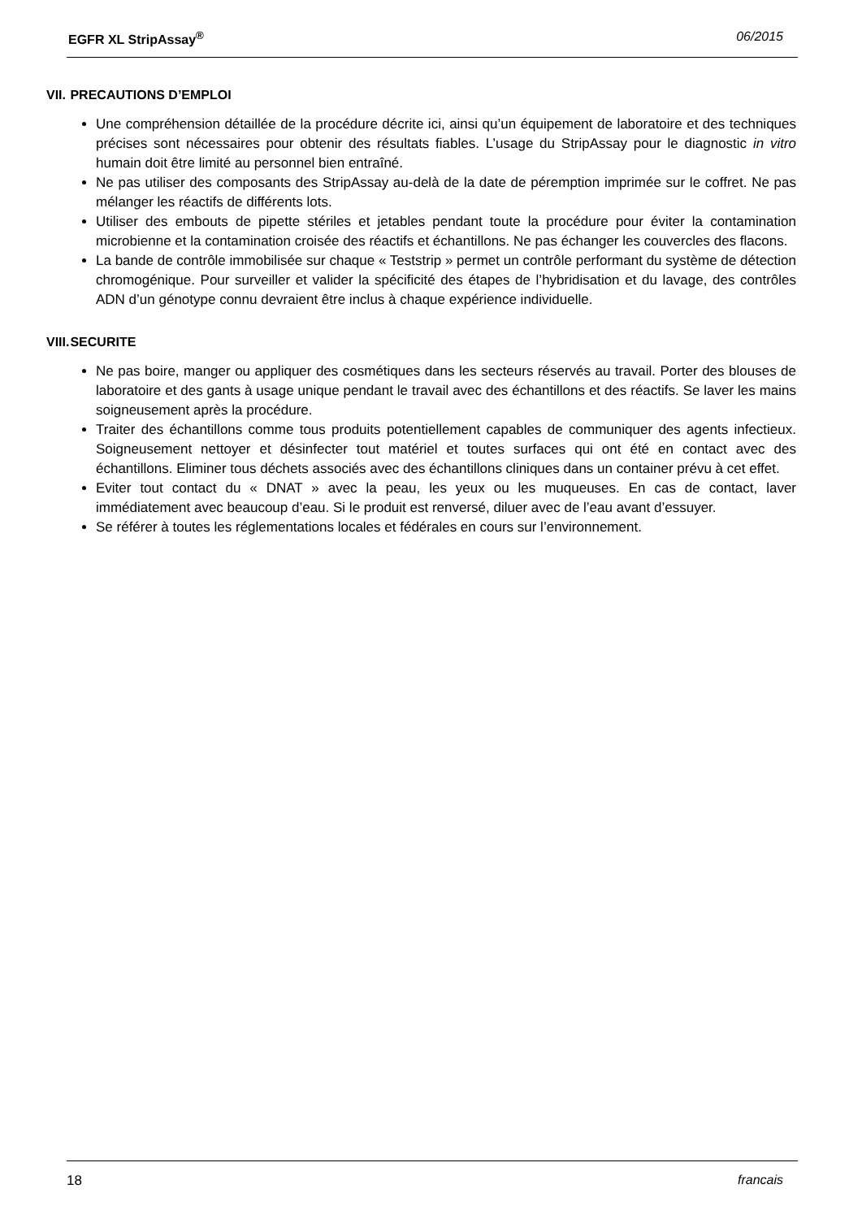EGFR XL StripAssay<sup>®</sup> 06/2015
VII. PRECAUTIONS D’EMPLOI
Une compréhension détaillée de la procédure décrite ici, ainsi qu’un équipement de laboratoire et des techniques précises sont nécessaires pour obtenir des résultats fiables. L’usage du StripAssay pour le diagnostic in vitro humain doit être limité au personnel bien entraîné.
Ne pas utiliser des composants des StripAssay au-delà de la date de péremption imprimée sur le coffret. Ne pas mélanger les réactifs de différents lots.
Utiliser des embouts de pipette stériles et jetables pendant toute la procédure pour éviter la contamination microbienne et la contamination croisée des réactifs et échantillons. Ne pas échanger les couvercles des flacons.
La bande de contrôle immobilisée sur chaque « Teststrip » permet un contrôle performant du système de détection chromogénique. Pour surveiller et valider la spécificité des étapes de l’hybridisation et du lavage, des contrôles ADN d’un génotype connu devraient être inclus à chaque expérience individuelle.
VIII. SECURITE
Ne pas boire, manger ou appliquer des cosmétiques dans les secteurs réservés au travail. Porter des blouses de laboratoire et des gants à usage unique pendant le travail avec des échantillons et des réactifs. Se laver les mains soigneusement après la procédure.
Traiter des échantillons comme tous produits potentiellement capables de communiquer des agents infectieux. Soigneusement nettoyer et désinfecter tout matériel et toutes surfaces qui ont été en contact avec des échantillons. Eliminer tous déchets associés avec des échantillons cliniques dans un container prévu à cet effet.
Eviter tout contact du « DNAT » avec la peau, les yeux ou les muqueuses. En cas de contact, laver immédiatement avec beaucoup d’eau. Si le produit est renversé, diluer avec de l’eau avant d’essuyer.
Se référer à toutes les réglementations locales et fédérales en cours sur l’environnement.
18 francais